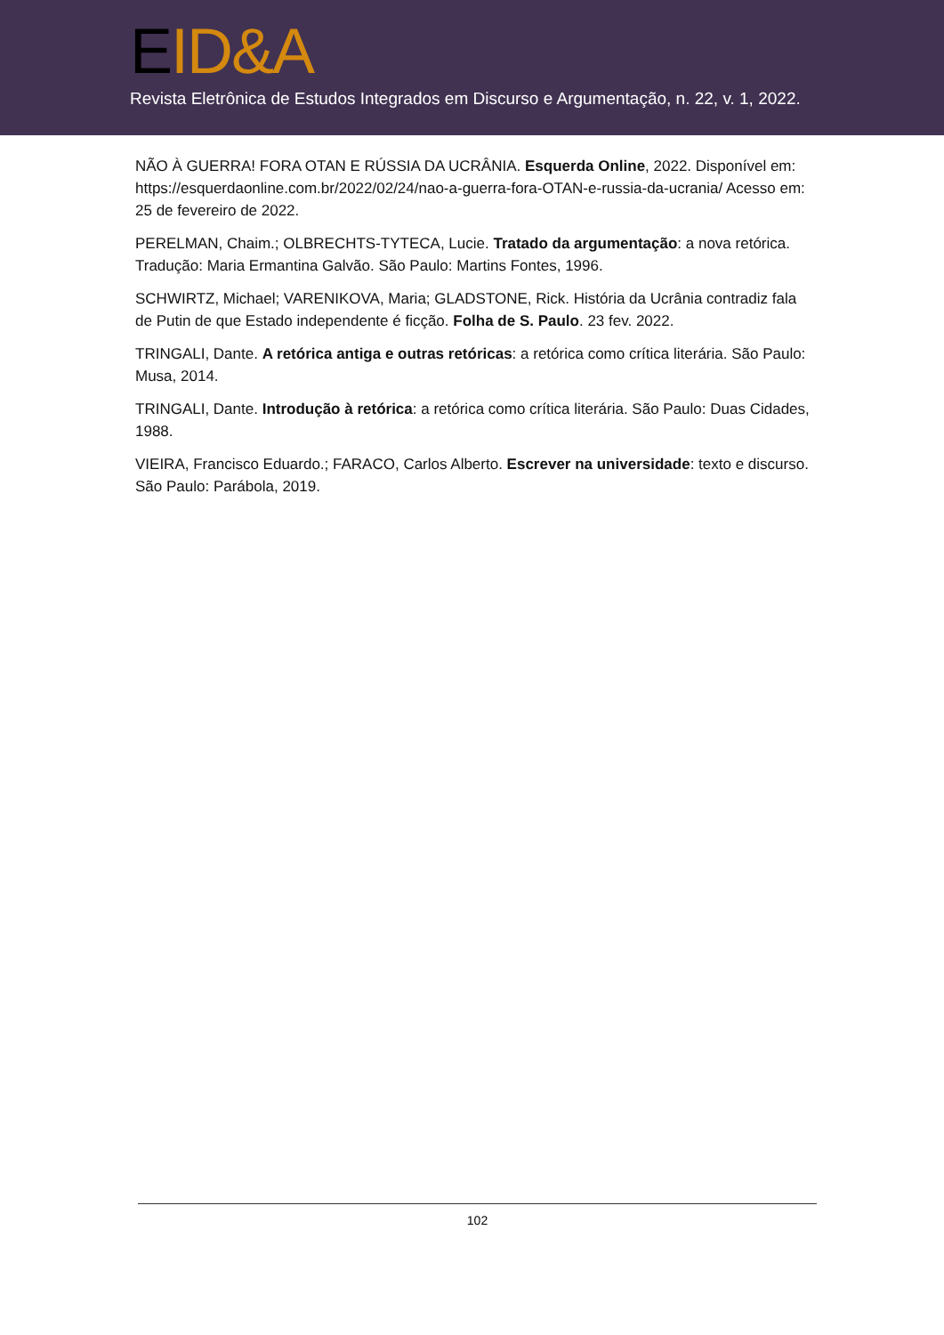EID&A
Revista Eletrônica de Estudos Integrados em Discurso e Argumentação, n. 22, v. 1, 2022.
NÃO À GUERRA! FORA OTAN E RÚSSIA DA UCRÂNIA. Esquerda Online, 2022. Disponível em: https://esquerdaonline.com.br/2022/02/24/nao-a-guerra-fora-OTAN-e-russia-da-ucrania/ Acesso em: 25 de fevereiro de 2022.
PERELMAN, Chaim.; OLBRECHTS-TYTECA, Lucie. Tratado da argumentação: a nova retórica. Tradução: Maria Ermantina Galvão. São Paulo: Martins Fontes, 1996.
SCHWIRTZ, Michael; VARENIKOVA, Maria; GLADSTONE, Rick. História da Ucrânia contradiz fala de Putin de que Estado independente é ficção. Folha de S. Paulo. 23 fev. 2022.
TRINGALI, Dante. A retórica antiga e outras retóricas: a retórica como crítica literária. São Paulo: Musa, 2014.
TRINGALI, Dante. Introdução à retórica: a retórica como crítica literária. São Paulo: Duas Cidades, 1988.
VIEIRA, Francisco Eduardo.; FARACO, Carlos Alberto. Escrever na universidade: texto e discurso. São Paulo: Parábola, 2019.
102